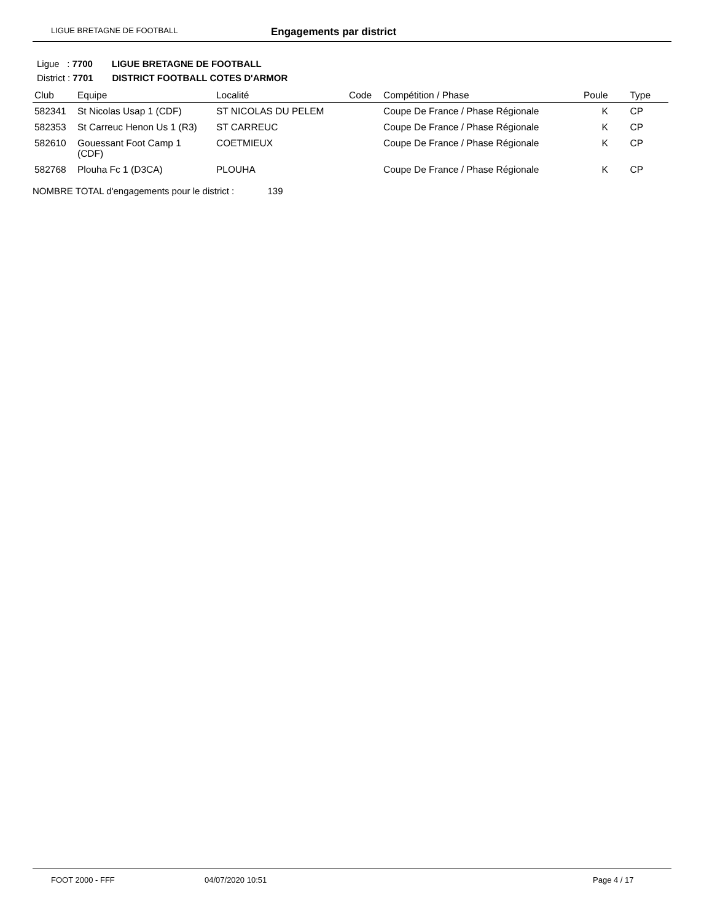LIGUE BRETAGNE DE FOOTBALL Engagements par district
Ligue : 7700 LIGUE BRETAGNE DE FOOTBALL
District : 7701 DISTRICT FOOTBALL COTES D'ARMOR
| Club | Equipe | Localité | Code | Compétition / Phase | Poule | Type |
| --- | --- | --- | --- | --- | --- | --- |
| 582341 | St Nicolas Usap 1 (CDF) | ST NICOLAS DU PELEM | | Coupe De France / Phase Régionale | K | CP |
| 582353 | St Carreuc Henon Us 1 (R3) | ST CARREUC | | Coupe De France / Phase Régionale | K | CP |
| 582610 | Gouessant Foot Camp 1 (CDF) | COETMIEUX | | Coupe De France / Phase Régionale | K | CP |
| 582768 | Plouha Fc 1 (D3CA) | PLOUHA | | Coupe De France / Phase Régionale | K | CP |
NOMBRE TOTAL d'engagements pour le district : 139
FOOT 2000 - FFF 04/07/2020 10:51 Page 4 / 17